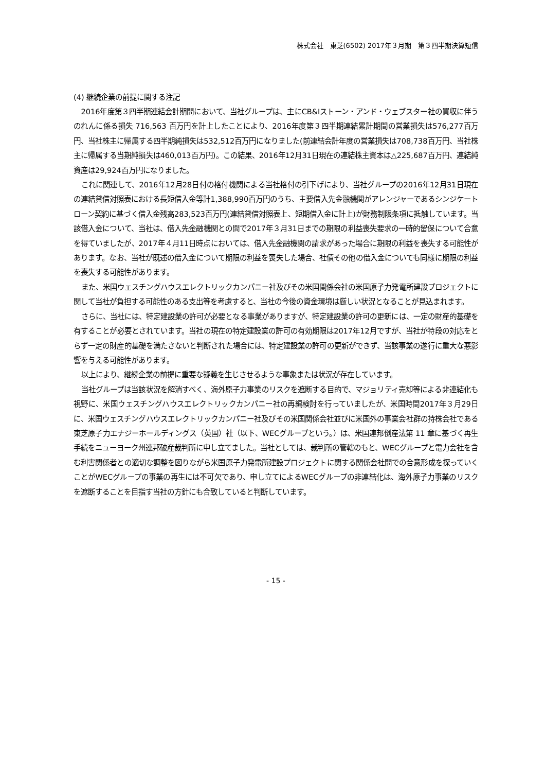株式会社　東芝(6502) 2017年３月期　第３四半期決算短信
(4) 継続企業の前提に関する注記
2016年度第３四半期連結会計期間において、当社グループは、主にCB&Iストーン・アンド・ウェブスター社の買収に伴うのれんに係る損失 716,563 百万円を計上したことにより、2016年度第３四半期連結累計期間の営業損失は576,277百万円、当社株主に帰属する四半期純損失は532,512百万円になりました(前連結会計年度の営業損失は708,738百万円、当社株主に帰属する当期純損失は460,013百万円)。この結果、2016年12月31日現在の連結株主資本は△225,687百万円、連結純資産は29,924百万円になりました。
これに関連して、2016年12月28日付の格付機関による当社格付の引下げにより、当社グループの2016年12月31日現在の連結貸借対照表における長短借入金等計1,388,990百万円のうち、主要借入先金融機関がアレンジャーであるシンジケートローン契約に基づく借入金残高283,523百万円(連結貸借対照表上、短期借入金に計上)が財務制限条項に抵触しています。当該借入金について、当社は、借入先金融機関との間で2017年３月31日までの期限の利益喪失要求の一時的留保について合意を得ていましたが、2017年４月11日時点においては、借入先金融機関の請求があった場合に期限の利益を喪失する可能性があります。なお、当社が既述の借入金について期限の利益を喪失した場合、社債その他の借入金についても同様に期限の利益を喪失する可能性があります。
また、米国ウェスチングハウスエレクトリックカンパニー社及びその米国関係会社の米国原子力発電所建設プロジェクトに関して当社が負担する可能性のある支出等を考慮すると、当社の今後の資金環境は厳しい状況となることが見込まれます。
さらに、当社には、特定建設業の許可が必要となる事業がありますが、特定建設業の許可の更新には、一定の財産的基礎を有することが必要とされています。当社の現在の特定建設業の許可の有効期限は2017年12月ですが、当社が特段の対応をとらず一定の財産的基礎を満たさないと判断された場合には、特定建設業の許可の更新ができず、当該事業の遂行に重大な悪影響を与える可能性があります。
以上により、継続企業の前提に重要な疑義を生じさせるような事象または状況が存在しています。
当社グループは当該状況を解消すべく、海外原子力事業のリスクを遮断する目的で、マジョリティ売却等による非連結化も視野に、米国ウェスチングハウスエレクトリックカンパニー社の再編検討を行っていましたが、米国時間2017年３月29日に、米国ウェスチングハウスエレクトリックカンパニー社及びその米国関係会社並びに米国外の事業会社群の持株会社である東芝原子力エナジーホールディングス（英国）社（以下、WECグループという。）は、米国連邦倒産法第 11 章に基づく再生手続をニューヨーク州連邦破産裁判所に申し立てました。当社としては、裁判所の管轄のもと、WECグループと電力会社を含む利害関係者との適切な調整を図りながら米国原子力発電所建設プロジェクトに関する関係会社間での合意形成を探っていくことがWECグループの事業の再生には不可欠であり、申し立てによるWECグループの非連結化は、海外原子力事業のリスクを遮断することを目指す当社の方針にも合致していると判断しています。
- 15 -